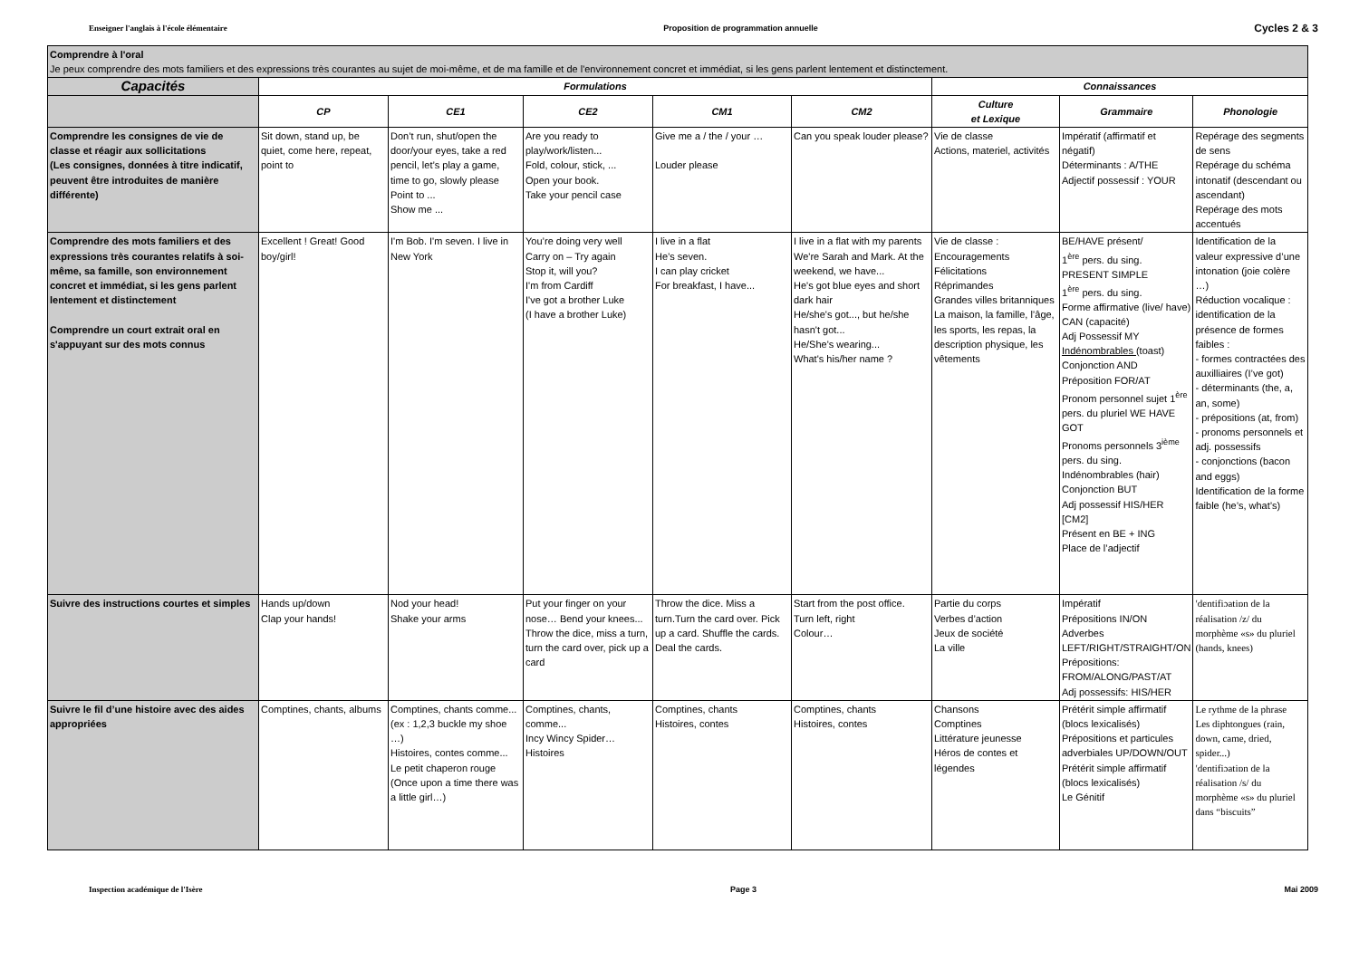Enseigner l'anglais à l'école élémentaire Proposition de programmation annuelle Cycles 2 & 3
| Comprendre à l'oral Je peux comprendre des mots familiers et des expressions très courantes au sujet de moi-même, et de ma famille et de l'environnement concret et immédiat, si les gens parlent lentement et distinctement. | | | | | | | | |
| Capacités | Formulations | | | | | Connaissances | | |
| | CP | CE1 | CE2 | CM1 | CM2 | Culture et Lexique | Grammaire | Phonologie |
| Comprendre les consignes de vie de classe et réagir aux sollicitations (Les consignes, données à titre indicatif, peuvent être introduites de manière différente) | Sit down, stand up, be quiet, come here, repeat, point to | Don’t run, shut/open the door/your eyes, take a red pencil, let’s play a game, time to go, slowly please Point to ... Show me ... | Are you ready to play/work/listen... Fold, colour, stick, ... Open your book. Take your pencil case | Give me a / the / your … Louder please | Can you speak louder please? | Vie de classe Actions, materiel, activités | Impératif (affirmatif et négatif) Déterminants : A/THE Adjectif possessif : YOUR | Repérage des segments de sens Repérage du schéma intonatif (descendant ou ascendant) Repérage des mots accentués |
| Comprendre des mots familiers et des expressions très courantes relatifs à soi-même, sa famille, son environnement concret et immédiat, si les gens parlent lentement et distinctement Comprendre un court extrait oral en s'appuyant sur des mots connus | Excellent ! Great! Good boy/girl! | I'm Bob. I'm seven. I live in New York | You’re doing very well Carry on – Try again Stop it, will you? I'm from Cardiff I've got a brother Luke (I have a brother Luke) | I live in a flat He’s seven. I can play cricket For breakfast, I have... | I live in a flat with my parents We're Sarah and Mark. At the weekend, we have... He's got blue eyes and short dark hair He/she's got..., but he/she hasn't got... He/She's wearing... What's his/her name ? | Vie de classe : Encouragements Félicitations Réprimandes Grandes villes britanniques La maison, la famille, l’âge, les sports, les repas, la description physique, les vêtements | BE/HAVE présent/ 1<sup>ère</sup> pers. du sing. PRESENT SIMPLE 1<sup>ère</sup> pers. du sing. Forme affirmative (live/ have) CAN (capacité) Adj Possessif MY Indénombrables (toast) Conjonction AND Préposition FOR/AT Pronom personnel sujet 1<sup>ère</sup> pers. du pluriel WE HAVE GOT Pronoms personnels 3<sup>ième</sup> pers. du sing. Indénombrables (hair) Conjonction BUT Adj possessif HIS/HER [CM2] Présent en BE + ING Place de l’adjectif | Identification de la valeur expressive d’une intonation (joie colère …) Réduction vocalique : identification de la présence de formes faibles : - formes contractées des auxilliaires (I’ve got) - déterminants (the, a, an, some) - prépositions (at, from) - pronoms personnels et adj. possessifs - conjonctions (bacon and eggs) Identification de la forme faible (he’s, what’s) |
| Suivre des instructions courtes et simples | Hands up/down Clap your hands! | Nod your head! Shake your arms | Put your finger on your nose… Bend your knees... Throw the dice, miss a turn, turn the card over, pick up a card | Throw the dice. Miss a turn.Turn the card over. Pick up a card. Shuffle the cards. Deal the cards. | Start from the post office. Turn left, right Colour… | Partie du corps Verbes d’action Jeux de société La ville | Impératif Prépositions IN/ON Adverbes LEFT/RIGHT/STRAIGHT/ON Prépositions: FROM/ALONG/PAST/AT Adj possessifs: HIS/HER | ʹdentifiɔatiɒn de la réalisation /z/ du morphème «s» du pluriel (hands, knees) |
| Suivre le fil d’une histoire avec des aides appropriées | Comptines, chants, albums | Comptines, chants comme... (ex : 1,2,3 buckle my shoe …) Histoires, contes comme... Le petit chaperon rouge (Once upon a time there was a little girl…) | Comptines, chants, comme... Incy Wincy Spider… Histoires | Comptines, chants Histoires, contes | Comptines, chants Histoires, contes | Chansons Comptines Littérature jeunesse Héros de contes et légendes | Prétérit simple affirmatif (blocs lexicalisés) Prépositions et particules adverbiales UP/DOWN/OUT Prétérit simple affirmatif (blocs lexicalisés) Le Génitif | Le rythme de la phrase Les diphtongues (rain, down, came, dried, spider...) ʹdentifiɔatiɒn de la réalisation /s/ du morphème «s» du pluriel dans “biscuits” |
Inspection académique de l'Isère Page 3 Mai 2009